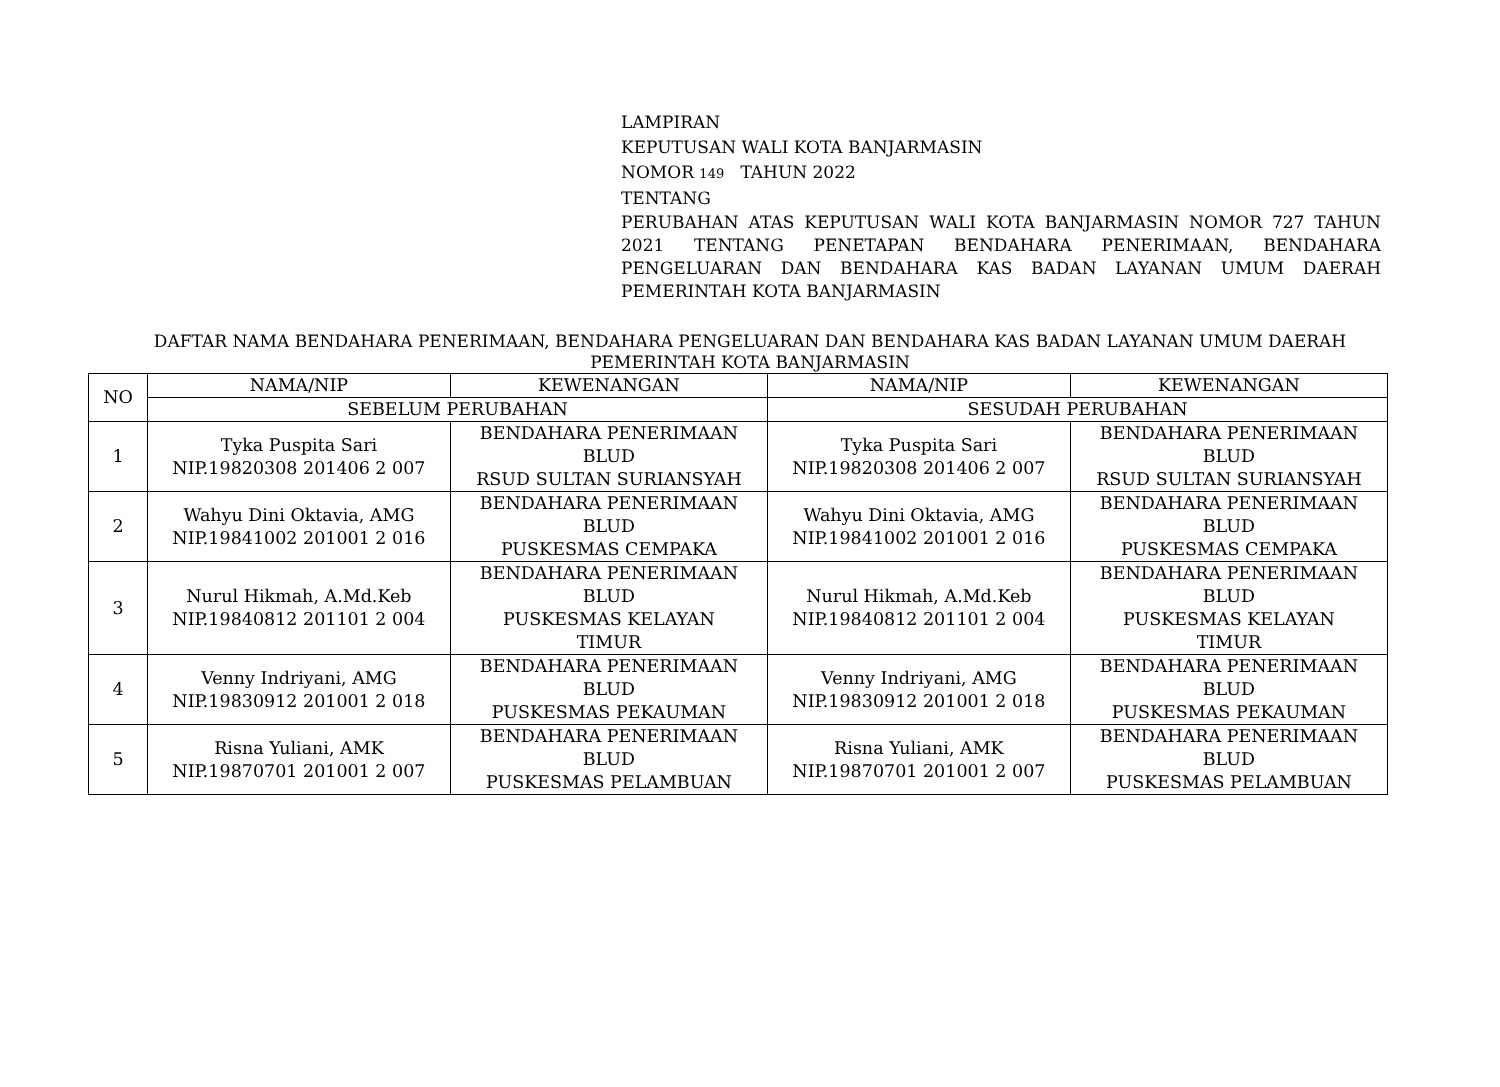LAMPIRAN
KEPUTUSAN WALI KOTA BANJARMASIN
NOMOR 149 TAHUN 2022
TENTANG
PERUBAHAN ATAS KEPUTUSAN WALI KOTA BANJARMASIN NOMOR 727 TAHUN 2021 TENTANG PENETAPAN BENDAHARA PENERIMAAN, BENDAHARA PENGELUARAN DAN BENDAHARA KAS BADAN LAYANAN UMUM DAERAH PEMERINTAH KOTA BANJARMASIN
DAFTAR NAMA BENDAHARA PENERIMAAN, BENDAHARA PENGELUARAN DAN BENDAHARA KAS BADAN LAYANAN UMUM DAERAH PEMERINTAH KOTA BANJARMASIN
| NO | NAMA/NIP | KEWENANGAN | NAMA/NIP | KEWENANGAN |
| --- | --- | --- | --- | --- |
| | SEBELUM PERUBAHAN | | SESUDAH PERUBAHAN | |
| 1 | Tyka Puspita Sari NIP.19820308 201406 2 007 | BENDAHARA PENERIMAAN BLUD RSUD SULTAN SURIANSYAH | Tyka Puspita Sari NIP.19820308 201406 2 007 | BENDAHARA PENERIMAAN BLUD RSUD SULTAN SURIANSYAH |
| 2 | Wahyu Dini Oktavia, AMG NIP.19841002 201001 2 016 | BENDAHARA PENERIMAAN BLUD PUSKESMAS CEMPAKA | Wahyu Dini Oktavia, AMG NIP.19841002 201001 2 016 | BENDAHARA PENERIMAAN BLUD PUSKESMAS CEMPAKA |
| 3 | Nurul Hikmah, A.Md.Keb NIP.19840812 201101 2 004 | BENDAHARA PENERIMAAN BLUD PUSKESMAS KELAYAN TIMUR | Nurul Hikmah, A.Md.Keb NIP.19840812 201101 2 004 | BENDAHARA PENERIMAAN BLUD PUSKESMAS KELAYAN TIMUR |
| 4 | Venny Indriyani, AMG NIP.19830912 201001 2 018 | BENDAHARA PENERIMAAN BLUD PUSKESMAS PEKAUMAN | Venny Indriyani, AMG NIP.19830912 201001 2 018 | BENDAHARA PENERIMAAN BLUD PUSKESMAS PEKAUMAN |
| 5 | Risna Yuliani, AMK NIP.19870701 201001 2 007 | BENDAHARA PENERIMAAN BLUD PUSKESMAS PELAMBUAN | Risna Yuliani, AMK NIP.19870701 201001 2 007 | BENDAHARA PENERIMAAN BLUD PUSKESMAS PELAMBUAN |